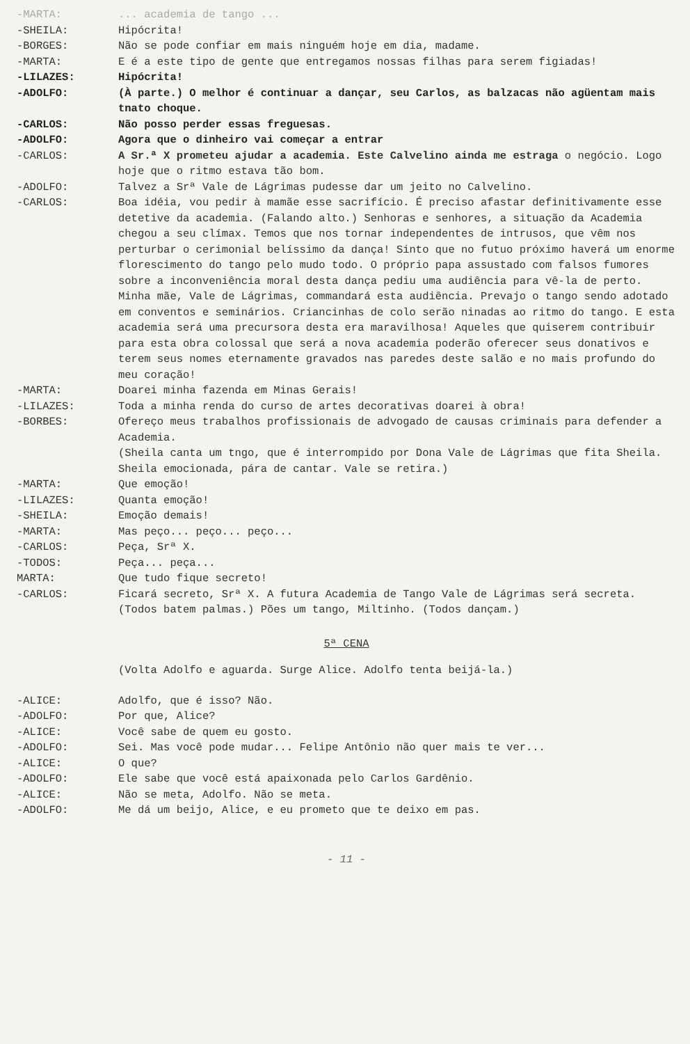-MARTA: ... academia de tango ...
-SHEILA: Hipócrita!
-BORGES: Não se pode confiar em mais ninguém hoje em dia, madame.
-MARTA: E é a este tipo de gente que entregamos nossas filhas para serem figiadas!
-LILAZES: Hipócrita!
-ADOLFO: (À parte.) O melhor é continuar a dançar, seu Carlos, as balzacas não agüentam mais tnato choque.
-CARLOS: Não posso perder essas freguesas.
-ADOLFO: Agora que o dinheiro vai começar a entrar
-CARLOS: A Sr.ª X prometeu ajudar a academia. Este Calvelino ainda me estraga o negócio. Logo hoje que o ritmo estava tão bom.
-ADOLFO: Talvez a Srª Vale de Lágrimas pudesse dar um jeito no Calvelino.
-CARLOS: Boa idéia, vou pedir à mamãe esse sacrifício. É preciso afastar definitivamente esse detetive da academia. (Falando alto.) Senhoras e senhores, a situação da Academia chegou a seu clímax. Temos que nos tornar independentes de intrusos, que vêm nos perturbar o cerimonial belíssimo da dança! Sinto que no futuo próximo haverá um enorme florescimento do tango pelo mudo todo. O próprio papa assustado com falsos fumores sobre a inconveniência moral desta dança pediu uma audiência para vê-la de perto. Minha mãe, Vale de Lágrimas, commandará esta audiência. Prevajo o tango sendo adotado em conventos e seminários. Criancinhas de colo serão ninadas ao ritmo do tango. E esta academia será uma precursora desta era maravilhosa! Aqueles que quiserem contribuir para esta obra colossal que será a nova academia poderão oferecer seus donativos e terem seus nomes eternamente gravados nas paredes deste salão e no mais profundo do meu coração!
-MARTA: Doarei minha fazenda em Minas Gerais!
-LILAZES: Toda a minha renda do curso de artes decorativas doarei à obra!
-BORBES: Ofereço meus trabalhos profissionais de advogado de causas criminais para defender a Academia.
(Sheila canta um tngo, que é interrompido por Dona Vale de Lágrimas que fita Sheila. Sheila emocionada, pára de cantar. Vale se retira.)
-MARTA: Que emoção!
-LILAZES: Quanta emoção!
-SHEILA: Emoção demais!
-MARTA: Mas peço... peço... peço...
-CARLOS: Peça, Srª X.
-TODOS: Peça... peça...
MARTA: Que tudo fique secreto!
-CARLOS: Ficará secreto, Srª X. A futura Academia de Tango Vale de Lágrimas será secreta. (Todos batem palmas.) Pões um tango, Miltinho. (Todos dançam.)
5ª CENA
(Volta Adolfo e aguarda. Surge Alice. Adolfo tenta beijá-la.)
-ALICE: Adolfo, que é isso? Não.
-ADOLFO: Por que, Alice?
-ALICE: Você sabe de quem eu gosto.
-ADOLFO: Sei. Mas você pode mudar... Felipe Antônio não quer mais te ver...
-ALICE: O que?
-ADOLFO: Ele sabe que você está apaixonada pelo Carlos Gardênio.
-ALICE: Não se meta, Adolfo. Não se meta.
-ADOLFO: Me dá um beijo, Alice, e eu prometo que te deixo em pas.
- 11 -